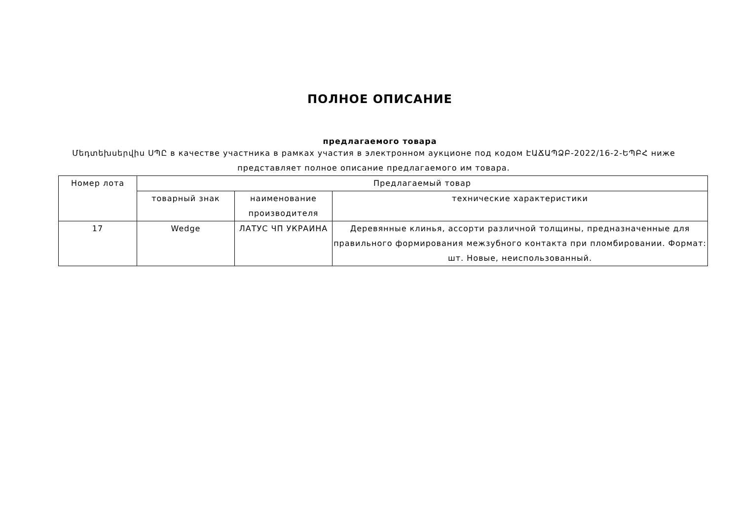ПОЛНОЕ ОПИСАНИЕ
предлагаемого товара
Մեդտեխսերվիս ՍՊԸ в качестве участника в рамках участия в электронном аукционе под кодом ԷԱՃԱՊՁԲ-2022/16-2-ԵՊԲՀ ниже представляет полное описание предлагаемого им товара.
| Номер лота | Предлагаемый товар | | |
| | товарный знак | наименование производителя | технические характеристики |
| 17 | Wedge | ЛАТУС ЧП УКРАИНА | Деревянные клинья, ассорти различной толщины, предназначенные для правильного формирования межзубного контакта при пломбировании. Формат: шт. Новые, неиспользованный. |